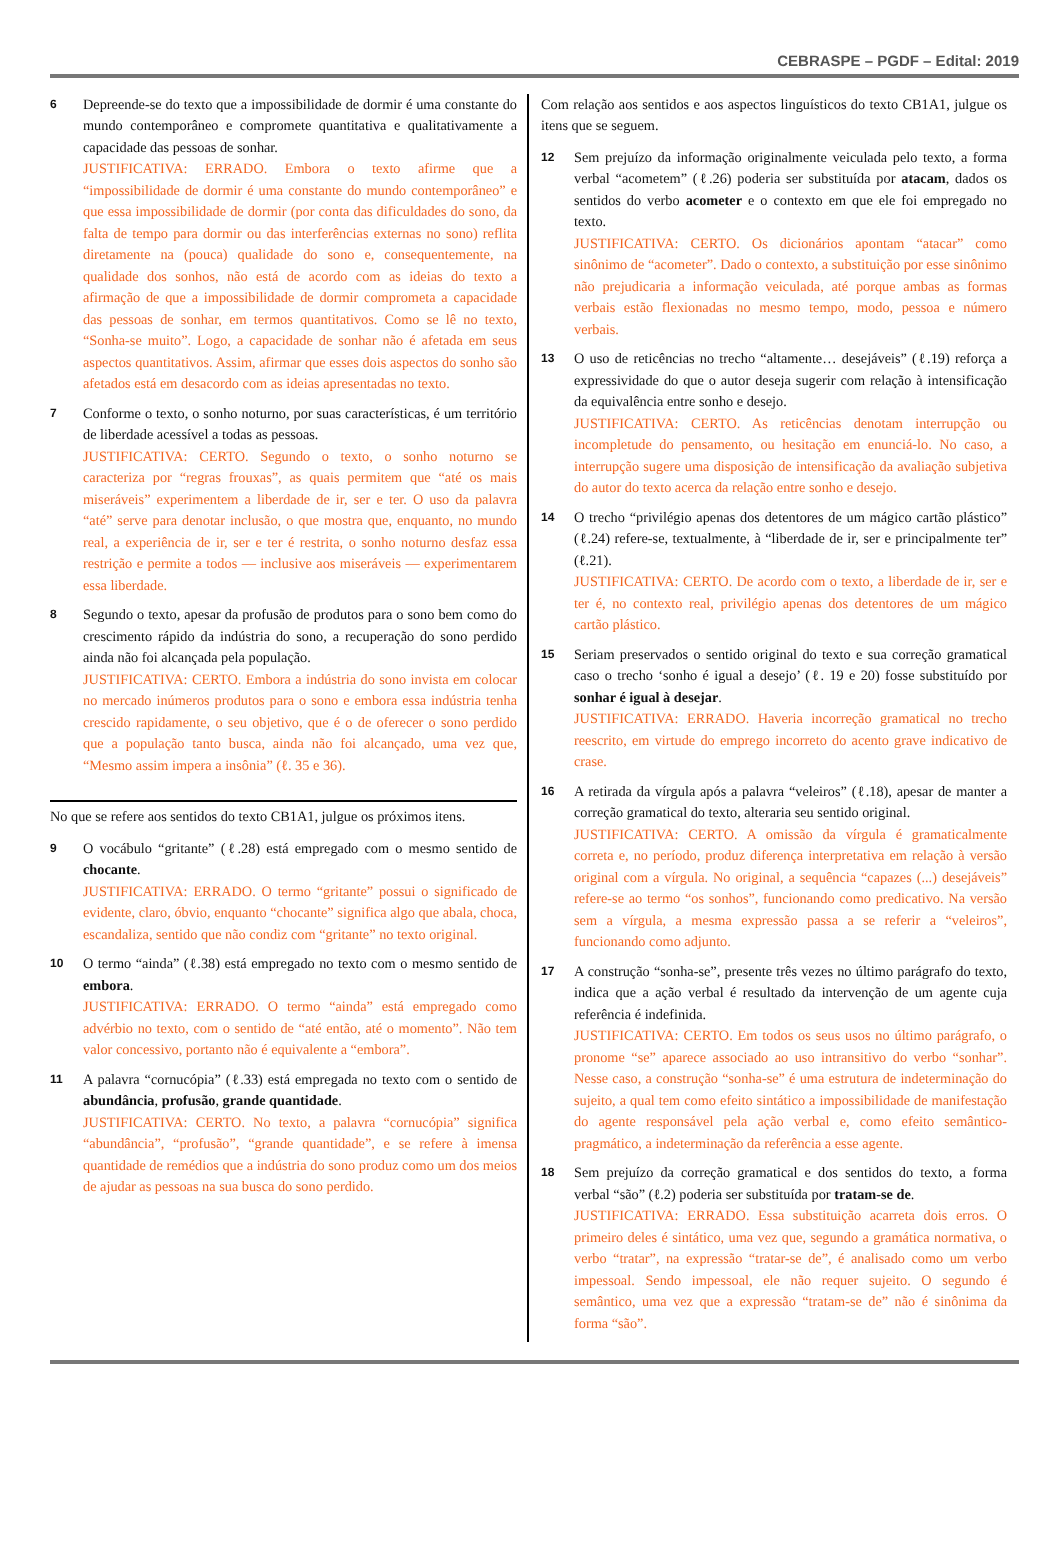CEBRASPE – PGDF – Edital: 2019
6
Depreende-se do texto que a impossibilidade de dormir é uma constante do mundo contemporâneo e compromete quantitativa e qualitativamente a capacidade das pessoas de sonhar.
JUSTIFICATIVA: ERRADO. Embora o texto afirme que a “impossibilidade de dormir é uma constante do mundo contemporâneo” e que essa impossibilidade de dormir (por conta das dificuldades do sono, da falta de tempo para dormir ou das interferências externas no sono) reflita diretamente na (pouca) qualidade do sono e, consequentemente, na qualidade dos sonhos, não está de acordo com as ideias do texto a afirmação de que a impossibilidade de dormir comprometa a capacidade das pessoas de sonhar, em termos quantitativos. Como se lê no texto, “Sonha-se muito”. Logo, a capacidade de sonhar não é afetada em seus aspectos quantitativos. Assim, afirmar que esses dois aspectos do sonho são afetados está em desacordo com as ideias apresentadas no texto.
7
Conforme o texto, o sonho noturno, por suas características, é um território de liberdade acessível a todas as pessoas.
JUSTIFICATIVA: CERTO. Segundo o texto, o sonho noturno se caracteriza por “regras frouxas”, as quais permitem que “até os mais miseráveis” experimentem a liberdade de ir, ser e ter. O uso da palavra “até” serve para denotar inclusão, o que mostra que, enquanto, no mundo real, a experiência de ir, ser e ter é restrita, o sonho noturno desfaz essa restrição e permite a todos — inclusive aos miseráveis — experimentarem essa liberdade.
8
Segundo o texto, apesar da profusão de produtos para o sono bem como do crescimento rápido da indústria do sono, a recuperação do sono perdido ainda não foi alcançada pela população.
JUSTIFICATIVA: CERTO. Embora a indústria do sono invista em colocar no mercado inúmeros produtos para o sono e embora essa indústria tenha crescido rapidamente, o seu objetivo, que é o de oferecer o sono perdido que a população tanto busca, ainda não foi alcançado, uma vez que, “Mesmo assim impera a insônia” (ℓ. 35 e 36).
No que se refere aos sentidos do texto CB1A1, julgue os próximos itens.
9
O vocábulo “gritante” (ℓ.28) está empregado com o mesmo sentido de chocante.
JUSTIFICATIVA: ERRADO. O termo “gritante” possui o significado de evidente, claro, óbvio, enquanto “chocante” significa algo que abala, choca, escandaliza, sentido que não condiz com “gritante” no texto original.
10
O termo “ainda” (ℓ.38) está empregado no texto com o mesmo sentido de embora.
JUSTIFICATIVA: ERRADO. O termo “ainda” está empregado como advérbio no texto, com o sentido de “até então, até o momento”. Não tem valor concessivo, portanto não é equivalente a “embora”.
11
A palavra “cornucópia” (ℓ.33) está empregada no texto com o sentido de abundância, profusão, grande quantidade.
JUSTIFICATIVA: CERTO. No texto, a palavra “cornucópia” significa “abundância”, “profusão”, “grande quantidade”, e se refere à imensa quantidade de remédios que a indústria do sono produz como um dos meios de ajudar as pessoas na sua busca do sono perdido.
Com relação aos sentidos e aos aspectos linguísticos do texto CB1A1, julgue os itens que se seguem.
12
Sem prejuízo da informação originalmente veiculada pelo texto, a forma verbal “acometem” (ℓ.26) poderia ser substituída por atacam, dados os sentidos do verbo acometer e o contexto em que ele foi empregado no texto.
JUSTIFICATIVA: CERTO. Os dicionários apontam “atacar” como sinônimo de “acometer”. Dado o contexto, a substituição por esse sinônimo não prejudicaria a informação veiculada, até porque ambas as formas verbais estão flexionadas no mesmo tempo, modo, pessoa e número verbais.
13
O uso de reticências no trecho “altamente… desejáveis” (ℓ.19) reforça a expressividade do que o autor deseja sugerir com relação à intensificação da equivalência entre sonho e desejo.
JUSTIFICATIVA: CERTO. As reticências denotam interrupção ou incompletude do pensamento, ou hesitação em enunciá-lo. No caso, a interrupção sugere uma disposição de intensificação da avaliação subjetiva do autor do texto acerca da relação entre sonho e desejo.
14
O trecho “privilégio apenas dos detentores de um mágico cartão plástico” (ℓ.24) refere-se, textualmente, à “liberdade de ir, ser e principalmente ter” (ℓ.21).
JUSTIFICATIVA: CERTO. De acordo com o texto, a liberdade de ir, ser e ter é, no contexto real, privilégio apenas dos detentores de um mágico cartão plástico.
15
Seriam preservados o sentido original do texto e sua correção gramatical caso o trecho ‘sonho é igual a desejo’ (ℓ. 19 e 20) fosse substituído por sonhar é igual à desejar.
JUSTIFICATIVA: ERRADO. Haveria incorreção gramatical no trecho reescrito, em virtude do emprego incorreto do acento grave indicativo de crase.
16
A retirada da vírgula após a palavra “veleiros” (ℓ.18), apesar de manter a correção gramatical do texto, alteraria seu sentido original.
JUSTIFICATIVA: CERTO. A omissão da vírgula é gramaticalmente correta e, no período, produz diferença interpretativa em relação à versão original com a vírgula. No original, a sequência “capazes (...) desejáveis” refere-se ao termo “os sonhos”, funcionando como predicativo. Na versão sem a vírgula, a mesma expressão passa a se referir a “veleiros”, funcionando como adjunto.
17
A construção “sonha-se”, presente três vezes no último parágrafo do texto, indica que a ação verbal é resultado da intervenção de um agente cuja referência é indefinida.
JUSTIFICATIVA: CERTO. Em todos os seus usos no último parágrafo, o pronome “se” aparece associado ao uso intransitivo do verbo “sonhar”. Nesse caso, a construção “sonha-se” é uma estrutura de indeterminação do sujeito, a qual tem como efeito sintático a impossibilidade de manifestação do agente responsável pela ação verbal e, como efeito semântico-pragmático, a indeterminação da referência a esse agente.
18
Sem prejuízo da correção gramatical e dos sentidos do texto, a forma verbal “são” (ℓ.2) poderia ser substituída por tratam-se de.
JUSTIFICATIVA: ERRADO. Essa substituição acarreta dois erros. O primeiro deles é sintático, uma vez que, segundo a gramática normativa, o verbo “tratar”, na expressão “tratar-se de”, é analisado como um verbo impessoal. Sendo impessoal, ele não requer sujeito. O segundo é semântico, uma vez que a expressão “tratam-se de” não é sinônima da forma “são”.